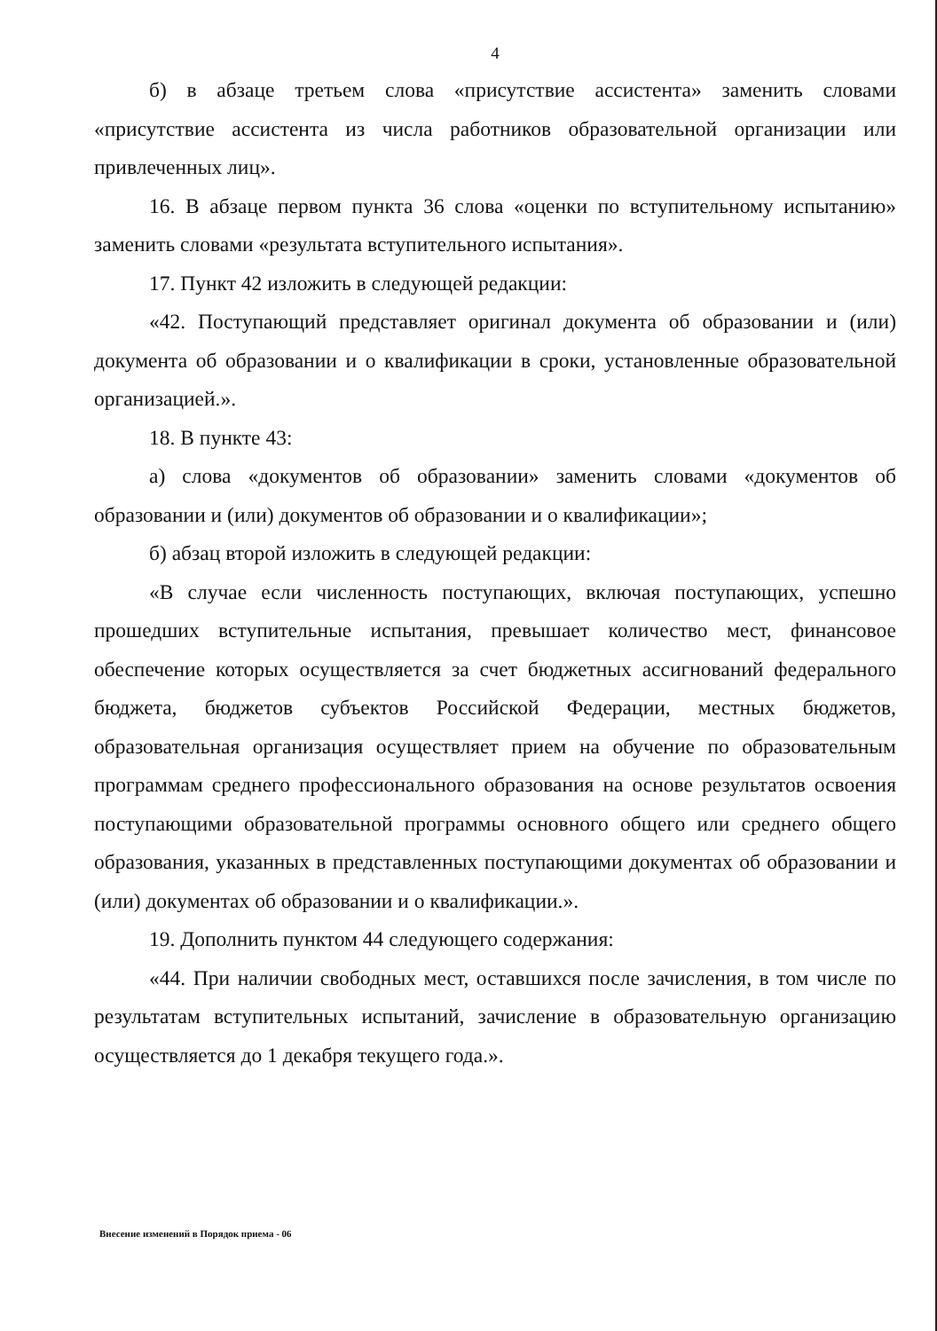4
б) в абзаце третьем слова «присутствие ассистента» заменить словами «присутствие ассистента из числа работников образовательной организации или привлеченных лиц».
16. В абзаце первом пункта 36 слова «оценки по вступительному испытанию» заменить словами «результата вступительного испытания».
17. Пункт 42 изложить в следующей редакции:
«42. Поступающий представляет оригинал документа об образовании и (или) документа об образовании и о квалификации в сроки, установленные образовательной организацией.».
18. В пункте 43:
а) слова «документов об образовании» заменить словами «документов об образовании и (или) документов об образовании и о квалификации»;
б) абзац второй изложить в следующей редакции:
«В случае если численность поступающих, включая поступающих, успешно прошедших вступительные испытания, превышает количество мест, финансовое обеспечение которых осуществляется за счет бюджетных ассигнований федерального бюджета, бюджетов субъектов Российской Федерации, местных бюджетов, образовательная организация осуществляет прием на обучение по образовательным программам среднего профессионального образования на основе результатов освоения поступающими образовательной программы основного общего или среднего общего образования, указанных в представленных поступающими документах об образовании и (или) документах об образовании и о квалификации.».
19. Дополнить пунктом 44 следующего содержания:
«44. При наличии свободных мест, оставшихся после зачисления, в том числе по результатам вступительных испытаний, зачисление в образовательную организацию осуществляется до 1 декабря текущего года.».
Внесение изменений в Порядок приема - 06